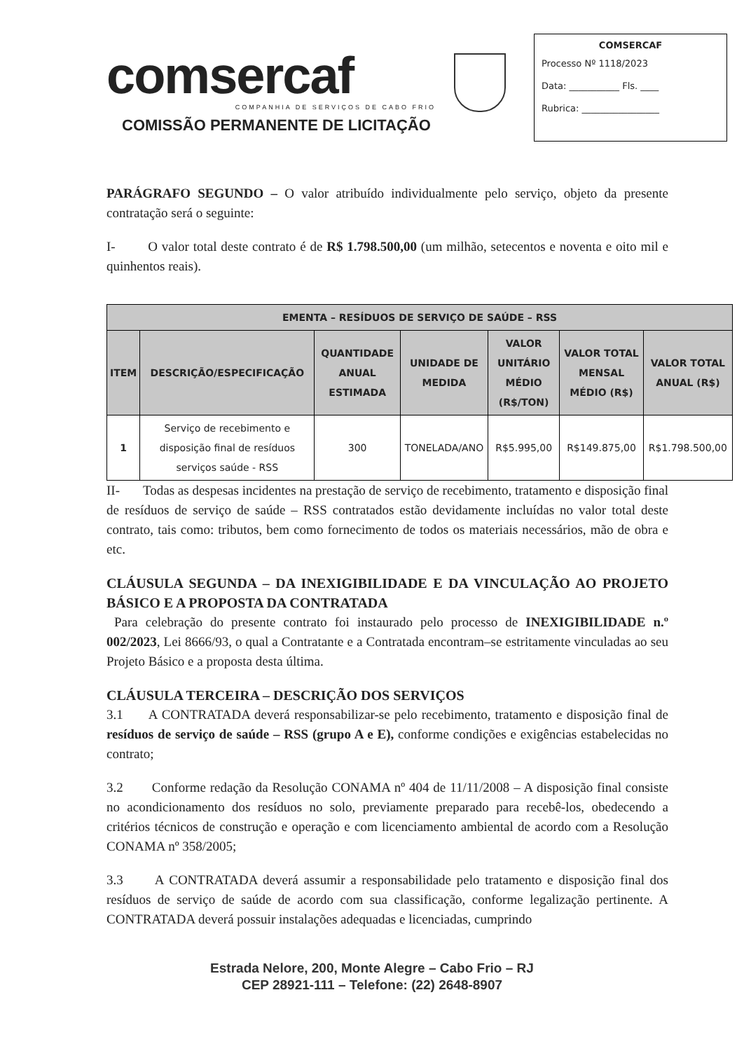comsercaf
COMPANHIA DE SERVIÇOS DE CABO FRIO
COMISSÃO PERMANENTE DE LICITAÇÃO
COMSERCAF
Processo Nº 1118/2023
Data: ___________ Fls. ____
Rubrica: _________________
PARÁGRAFO SEGUNDO – O valor atribuído individualmente pelo serviço, objeto da presente contratação será o seguinte:
I- O valor total deste contrato é de R$ 1.798.500,00 (um milhão, setecentos e noventa e oito mil e quinhentos reais).
| EMENTA – RESÍDUOS DE SERVIÇO DE SAÚDE – RSS | | | | | | |
| --- | --- | --- | --- | --- | --- | --- |
| ITEM | DESCRIÇÃO/ESPECIFICAÇÃO | QUANTIDADE ANUAL ESTIMADA | UNIDADE DE MEDIDA | VALOR UNITÁRIO MÉDIO (R$/TON) | VALOR TOTAL MENSAL MÉDIO (R$) | VALOR TOTAL ANUAL (R$) |
| 1 | Serviço de recebimento e disposição final de resíduos serviços saúde - RSS | 300 | TONELADA/ANO | R$5.995,00 | R$149.875,00 | R$1.798.500,00 |
II- Todas as despesas incidentes na prestação de serviço de recebimento, tratamento e disposição final de resíduos de serviço de saúde – RSS contratados estão devidamente incluídas no valor total deste contrato, tais como: tributos, bem como fornecimento de todos os materiais necessários, mão de obra e etc.
CLÁUSULA SEGUNDA – DA INEXIGIBILIDADE E DA VINCULAÇÃO AO PROJETO BÁSICO E A PROPOSTA DA CONTRATADA
Para celebração do presente contrato foi instaurado pelo processo de INEXIGIBILIDADE n.º 002/2023, Lei 8666/93, o qual a Contratante e a Contratada encontram–se estritamente vinculadas ao seu Projeto Básico e a proposta desta última.
CLÁUSULA TERCEIRA – DESCRIÇÃO DOS SERVIÇOS
3.1 A CONTRATADA deverá responsabilizar-se pelo recebimento, tratamento e disposição final de resíduos de serviço de saúde – RSS (grupo A e E), conforme condições e exigências estabelecidas no contrato;
3.2 Conforme redação da Resolução CONAMA nº 404 de 11/11/2008 – A disposição final consiste no acondicionamento dos resíduos no solo, previamente preparado para recebê-los, obedecendo a critérios técnicos de construção e operação e com licenciamento ambiental de acordo com a Resolução CONAMA nº 358/2005;
3.3 A CONTRATADA deverá assumir a responsabilidade pelo tratamento e disposição final dos resíduos de serviço de saúde de acordo com sua classificação, conforme legalização pertinente. A CONTRATADA deverá possuir instalações adequadas e licenciadas, cumprindo
Estrada Nelore, 200, Monte Alegre – Cabo Frio – RJ
CEP 28921-111 – Telefone: (22) 2648-8907